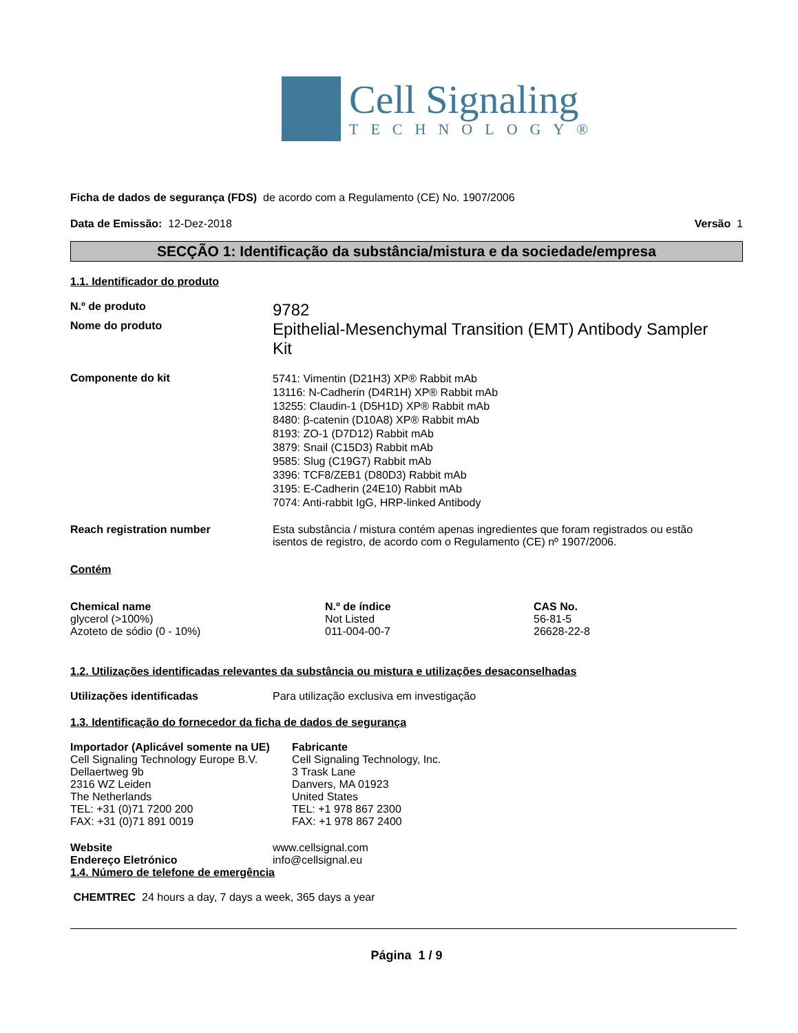Cell Signaling
TECHNOLOGY®
Ficha de dados de segurança (FDS) de acordo com a Regulamento (CE) No. 1907/2006
Data de Emissão: 12-Dez-2018 Versão 1
SECÇÃO 1: Identificação da substância/mistura e da sociedade/empresa
1.1. Identificador do produto
N.º de produto
9782
Nome do produto
Epithelial-Mesenchymal Transition (EMT) Antibody Sampler Kit
Componente do kit
5741: Vimentin (D21H3) XP® Rabbit mAb
13116: N-Cadherin (D4R1H) XP® Rabbit mAb
13255: Claudin-1 (D5H1D) XP® Rabbit mAb
8480: β-catenin (D10A8) XP® Rabbit mAb
8193: ZO-1 (D7D12) Rabbit mAb
3879: Snail (C15D3) Rabbit mAb
9585: Slug (C19G7) Rabbit mAb
3396: TCF8/ZEB1 (D80D3) Rabbit mAb
3195: E-Cadherin (24E10) Rabbit mAb
7074: Anti-rabbit IgG, HRP-linked Antibody
Reach registration number Esta substância / mistura contém apenas ingredientes que foram registrados ou estão isentos de registro, de acordo com o Regulamento (CE) nº 1907/2006.
Contém
| Chemical name | N.º de índice | CAS No. |
| --- | --- | --- |
| glycerol (>100%) | Not Listed | 56-81-5 |
| Azoteto de sódio (0 - 10%) | 011-004-00-7 | 26628-22-8 |
1.2. Utilizações identificadas relevantes da substância ou mistura e utilizações desaconselhadas
Utilizações identificadas Para utilização exclusiva em investigação
1.3. Identificação do fornecedor da ficha de dados de segurança
Importador (Aplicável somente na UE)
Cell Signaling Technology Europe B.V.
Dellaertweg 9b
2316 WZ Leiden
The Netherlands
TEL: +31 (0)71 7200 200
FAX: +31 (0)71 891 0019
Fabricante
Cell Signaling Technology, Inc.
3 Trask Lane
Danvers, MA 01923
United States
TEL: +1 978 867 2300
FAX: +1 978 867 2400
Website www.cellsignal.com
Endereço Eletrónico info@cellsignal.eu
1.4. Número de telefone de emergência
CHEMTREC 24 hours a day, 7 days a week, 365 days a year
Página 1 / 9